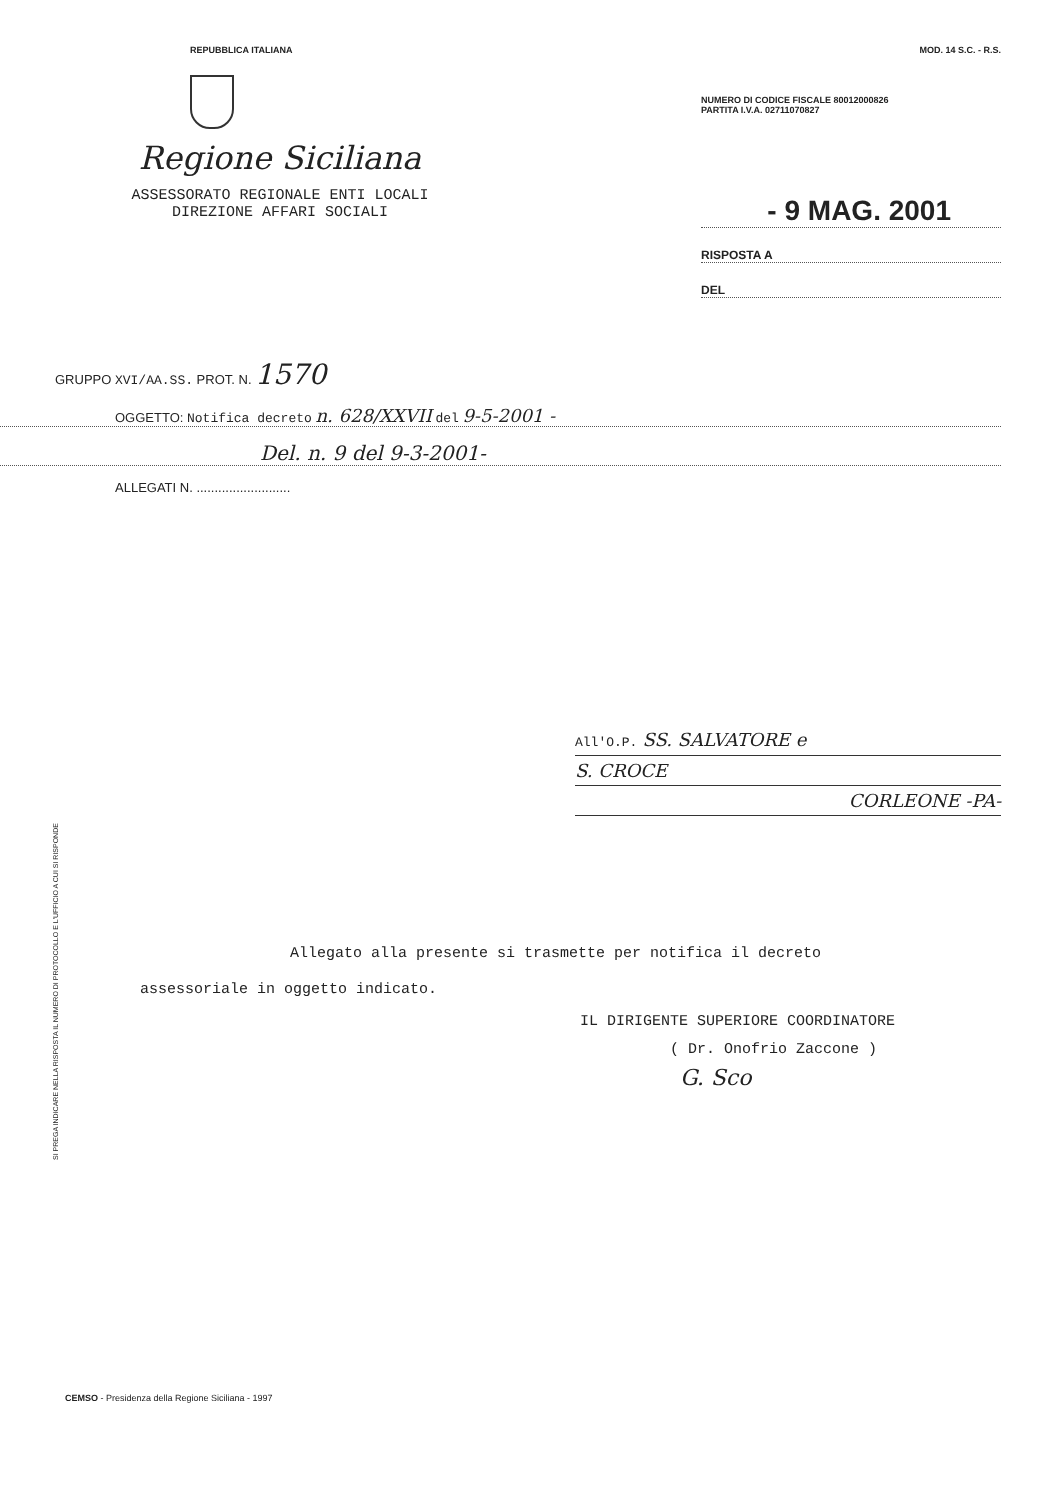REPUBBLICA ITALIANA MOD. 14 S.C. - R.S.
Regione Siciliana
ASSESSORATO REGIONALE ENTI LOCALI
DIREZIONE AFFARI SOCIALI
NUMERO DI CODICE FISCALE 80012000826
PARTITA I.V.A. 02711070827
- 9 MAG. 2001
RISPOSTA A
DEL
GRUPPO XVI/AA.SS. PROT. N. 1570
OGGETTO: Notifica decreto n. 628/XXVII del 9-5-2001 -
Del. n. 9 del 9-3-2001-
ALLEGATI N. ..........................
All'O.P. SS. SALVATORE e
S. CROCE
CORLEONE -PA-
Allegato alla presente si trasmette per notifica il decreto
assessoriale in oggetto indicato.
IL DIRIGENTE SUPERIORE COORDINATORE
( Dr. Onofrio Zaccone )
G. Sco
SI PREGA INDICARE NELLA RISPOSTA IL NUMERO DI PROTOCOLLO E L'UFFICIO A CUI SI RISPONDE
CEMSO - Presidenza della Regione Siciliana - 1997